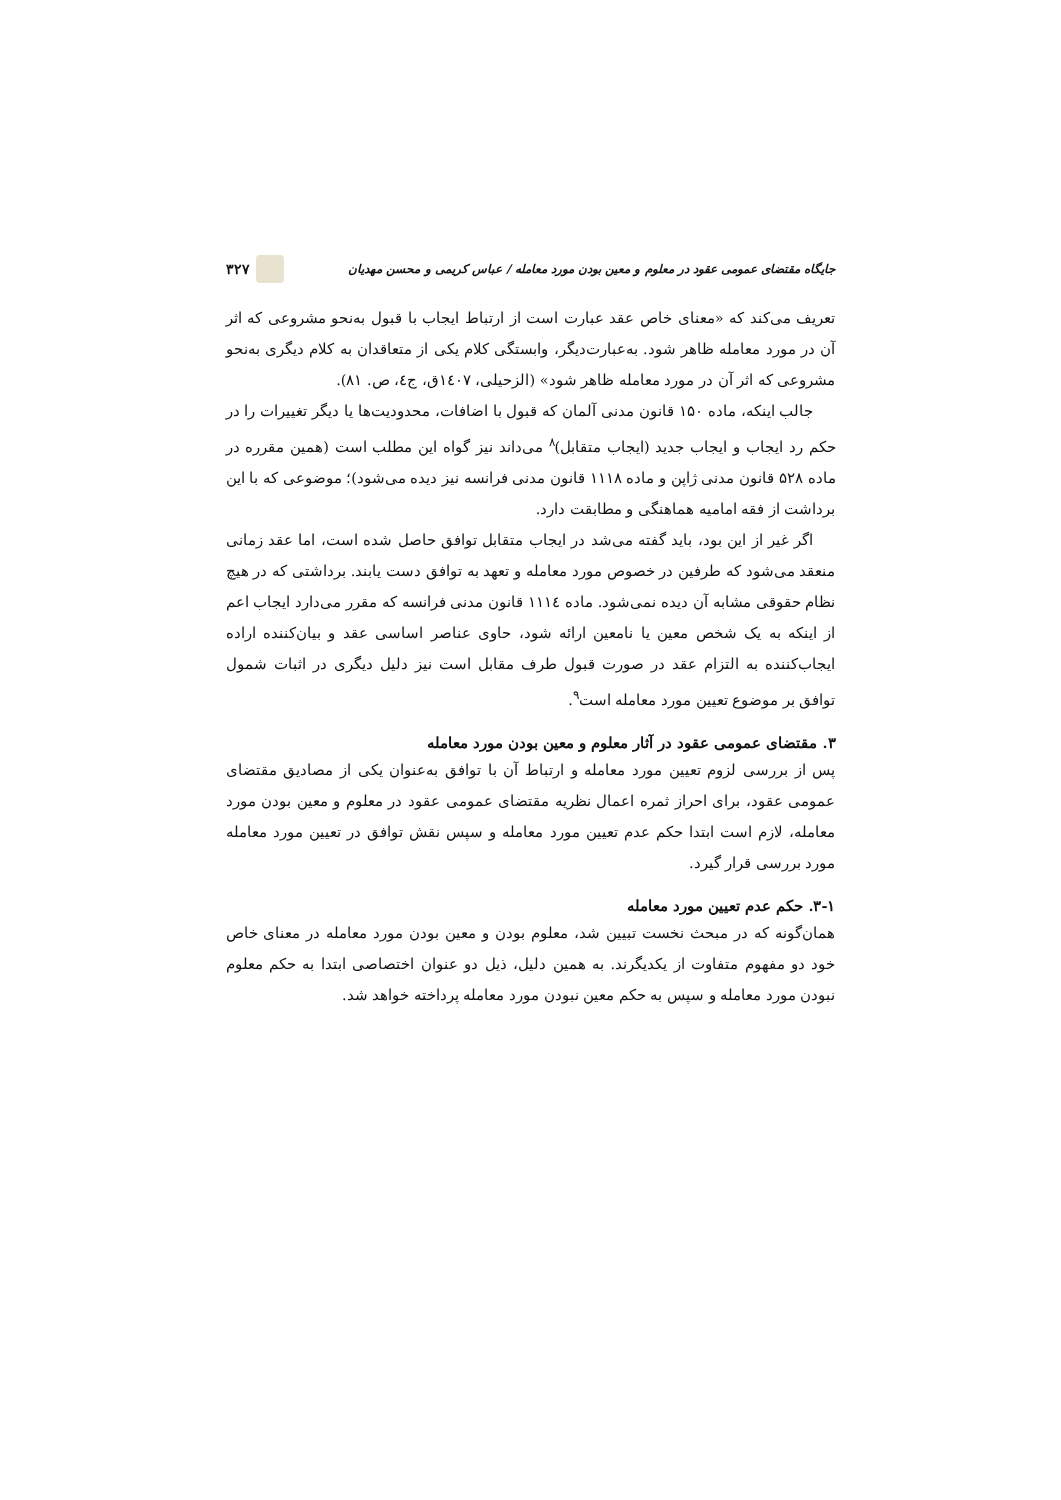جایگاه مقتضای عمومی عقود در معلوم و معین بودن مورد معامله / عباس کریمی و محسن مهدیان ۳۲۷
تعریف می‌کند که «معنای خاص عقد عبارت است از ارتباط ایجاب با قبول به‌نحو مشروعی که اثر آن در مورد معامله ظاهر شود. به‌عبارت‌دیگر، وابستگی کلام یکی از متعاقدان به کلام دیگری به‌نحو مشروعی که اثر آن در مورد معامله ظاهر شود» (الزحیلی، ۱٤۰۷ق، ج٤، ص. ۸۱).
جالب اینکه، ماده ۱۵۰ قانون مدنی آلمان که قبول با اضافات، محدودیت‌ها یا دیگر تغییرات را در حکم رد ایجاب و ایجاب جدید (ایجاب متقابل)<sup>۸</sup> می‌داند نیز گواه این مطلب است (همین مقرره در ماده ۵۲۸ قانون مدنی ژاپن و ماده ۱۱۱۸ قانون مدنی فرانسه نیز دیده می‌شود)؛ موضوعی که با این برداشت از فقه امامیه هماهنگی و مطابقت دارد.
اگر غیر از این بود، باید گفته می‌شد در ایجاب متقابل توافق حاصل شده است، اما عقد زمانی منعقد می‌شود که طرفین در خصوص مورد معامله و تعهد به توافق دست یابند. برداشتی که در هیچ نظام حقوقی مشابه آن دیده نمی‌شود. ماده ۱۱۱٤ قانون مدنی فرانسه که مقرر می‌دارد ایجاب اعم از اینکه به یک شخص معین یا نامعین ارائه شود، حاوی عناصر اساسی عقد و بیان‌کننده اراده ایجاب‌کننده به التزام عقد در صورت قبول طرف مقابل است نیز دلیل دیگری در اثبات شمول توافق بر موضوع تعیین مورد معامله است<sup>۹</sup>.
۳. مقتضای عمومی عقود در آثار معلوم و معین بودن مورد معامله
پس از بررسی لزوم تعیین مورد معامله و ارتباط آن با توافق به‌عنوان یکی از مصادیق مقتضای عمومی عقود، برای احراز ثمره اعمال نظریه مقتضای عمومی عقود در معلوم و معین بودن مورد معامله، لازم است ابتدا حکم عدم تعیین مورد معامله و سپس نقش توافق در تعیین مورد معامله مورد بررسی قرار گیرد.
۳-۱. حکم عدم تعیین مورد معامله
همان‌گونه که در مبحث نخست تبیین شد، معلوم بودن و معین بودن مورد معامله در معنای خاص خود دو مفهوم متفاوت از یکدیگرند. به همین دلیل، ذیل دو عنوان اختصاصی ابتدا به حکم معلوم نبودن مورد معامله و سپس به حکم معین نبودن مورد معامله پرداخته خواهد شد.